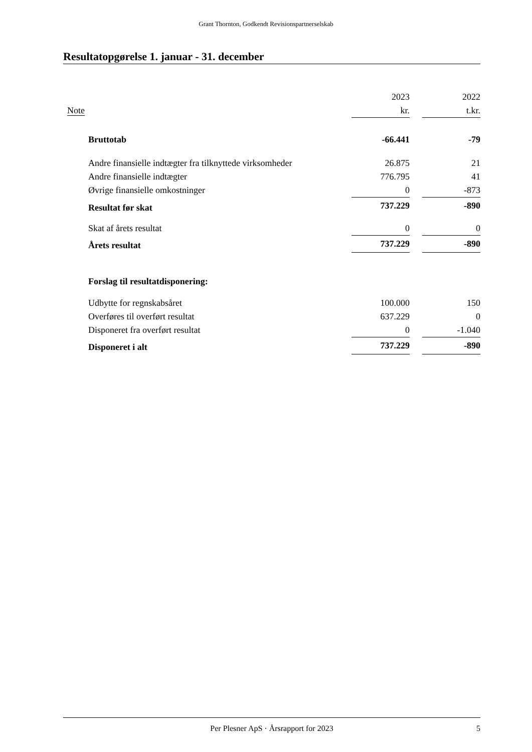Grant Thornton, Godkendt Revisionspartnerselskab
Resultatopgørelse 1. januar - 31. december
| | | 2023 | | 2022 |
| Note | | kr. | | t.kr. |
| | Bruttotab | -66.441 | | -79 |
| | Andre finansielle indtægter fra tilknyttede virksomheder | 26.875 | | 21 |
| | Andre finansielle indtægter | 776.795 | | 41 |
| | Øvrige finansielle omkostninger | 0 | | -873 |
| | Resultat før skat | 737.229 | | -890 |
| | Skat af årets resultat | 0 | | 0 |
| | Årets resultat | 737.229 | | -890 |
| | Forslag til resultatdisponering: | | | |
| | Udbytte for regnskabsåret | 100.000 | | 150 |
| | Overføres til overført resultat | 637.229 | | 0 |
| | Disponeret fra overført resultat | 0 | | -1.040 |
| | Disponeret i alt | 737.229 | | -890 |
Per Plesner ApS · Årsrapport for 2023 5